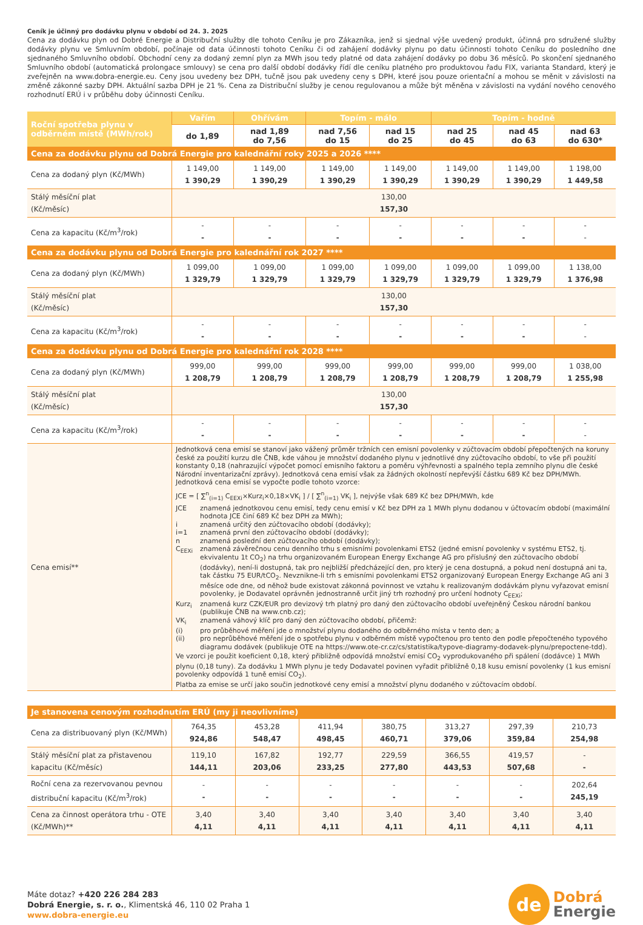Ceník je účinný pro dodávku plynu v období od 24. 3. 2025
Cena za dodávku plyn od Dobré Energie a Distribuční služby dle tohoto Ceníku je pro Zákazníka, jenž si sjednal výše uvedený produkt, účinná pro sdružené služby dodávky plynu ve Smluvním období, počínaje od data účinnosti tohoto Ceníku či od zahájení dodávky plynu po datu účinnosti tohoto Ceníku do posledního dne sjednaného Smluvního období. Obchodní ceny za dodaný zemní plyn za MWh jsou tedy platné od data zahájení dodávky po dobu 36 měsíců. Po skončení sjednaného Smluvního období (automatická prolongace smlouvy) se cena pro další období dodávky řídí dle ceníku platného pro produktovou řadu FIX, varianta Standard, který je zveřejněn na www.dobra-energie.eu. Ceny jsou uvedeny bez DPH, tučně jsou pak uvedeny ceny s DPH, které jsou pouze orientační a mohou se měnit v závislosti na změně zákonné sazby DPH. Aktuální sazba DPH je 21 %. Cena za Distribuční služby je cenou regulovanou a může být měněna v závislosti na vydání nového cenového rozhodnutí ERÚ i v průběhu doby účinnosti Ceníku.
| Roční spotřeba plynu v odběrném místě (MWh/rok) | Vařím | Ohřívám | Topím - málo | | Topím - hodně | | |
| --- | --- | --- | --- | --- | --- | --- | --- |
| | do 1,89 | nad 1,89 do 7,56 | nad 7,56 do 15 | nad 15 do 25 | nad 25 do 45 | nad 45 do 63 | nad 63 do 630* |
| Cena za dodávku plynu od Dobrá Energie pro kalednářní roky 2025 a 2026 **** | | | | | | | |
| Cena za dodaný plyn (Kč/MWh) | 1 149,00 1 390,29 | 1 149,00 1 390,29 | 1 149,00 1 390,29 | 1 149,00 1 390,29 | 1 149,00 1 390,29 | 1 149,00 1 390,29 | 1 198,00 1 449,58 |
| Stálý měsíční plat (Kč/měsíc) | 130,00 157,30 | | | | | | |
| Cena za kapacitu (Kč/m<sup>3</sup>/rok) | - - | - - | - - | - - | - - | - - | - - |
| Cena za dodávku plynu od Dobrá Energie pro kalednářní rok 2027 **** | | | | | | | |
| Cena za dodaný plyn (Kč/MWh) | 1 099,00 1 329,79 | 1 099,00 1 329,79 | 1 099,00 1 329,79 | 1 099,00 1 329,79 | 1 099,00 1 329,79 | 1 099,00 1 329,79 | 1 138,00 1 376,98 |
| Stálý měsíční plat (Kč/měsíc) | 130,00 157,30 | | | | | | |
| Cena za kapacitu (Kč/m<sup>3</sup>/rok) | - - | - - | - - | - - | - - | - - | - - |
| Cena za dodávku plynu od Dobrá Energie pro kalednářní rok 2028 **** | | | | | | | |
| Cena za dodaný plyn (Kč/MWh) | 999,00 1 208,79 | 999,00 1 208,79 | 999,00 1 208,79 | 999,00 1 208,79 | 999,00 1 208,79 | 999,00 1 208,79 | 1 038,00 1 255,98 |
| Stálý měsíční plat (Kč/měsíc) | 130,00 157,30 | | | | | | |
| Cena za kapacitu (Kč/m<sup>3</sup>/rok) | - - | - - | - - | - - | - - | - - | - - |
| Cena emisí** | Jednotková cena emisí se stanoví jako vážený průměr tržních cen emisní povolenky v zúčtovacím období přepočtených na koruny české za použití kurzu dle ČNB, kde váhou je množství dodaného plynu v jednotlivé dny zúčtovacího období, to vše při použití konstanty 0,18 (nahrazující výpočet pomocí emisního faktoru a poměru výhřevnosti a spalného tepla zemního plynu dle české Národní inventarizační zprávy). Jednotková cena emisí však za žádných okolností nepřevýší částku 689 Kč bez DPH/MWh. Jednotková cena emisí se vypočte podle tohoto vzorce: JCE = [ ∑<sup>n</sup><sub>(i=1)</sub> C<sub>EEXi</sub>×Kurz<sub>i</sub>×0,18×VK<sub>i</sub> ] / [ ∑<sup>n</sup><sub>(i=1)</sub> VK<sub>i</sub> ], nejvýše však 689 Kč bez DPH/MWh, kde / JCE / znamená jednotkovou cenu emisí, tedy cenu emisí v Kč bez DPH za 1 MWh plynu dodanou v účtovacím období (maximální hodnota JCE činí 689 Kč bez DPH za MWh); / / i / znamená určitý den zúčtovacího období (dodávky); / / i=1 / znamená první den zúčtovacího období (dodávky); / / n / znamená poslední den zúčtovacího období (dodávky); / / C<sub>EEXi</sub> / znamená závěrečnou cenu denního trhu s emisními povolenkami ETS2 (jedné emisní povolenky v systému ETS2, tj. ekvivalentu 1t CO<sub>2</sub>) na trhu organizovaném European Energy Exchange AG pro příslušný den zúčtovacího období (dodávky), není-li dostupná, tak pro nejbližší předcházející den, pro který je cena dostupná, a pokud není dostupná ani ta, tak částku 75 EUR/tCO<sub>2</sub>. Nevznikne-li trh s emisními povolenkami ETS2 organizovaný European Energy Exchange AG ani 3 měsíce ode dne, od něhož bude existovat zákonná povinnost ve vztahu k realizovaným dodávkám plynu vyřazovat emisní povolenky, je Dodavatel oprávněn jednostranně určit jiný trh rozhodný pro určení hodnoty C<sub>EEXi</sub>; / / Kurz<sub>i</sub> / znamená kurz CZK/EUR pro devizový trh platný pro daný den zúčtovacího období uveřejněný Českou národní bankou (publikuje ČNB na www.cnb.cz); / / VK<sub>i</sub> / znamená váhový klíč pro daný den zúčtovacího období, přičemž: / / (i) / pro průběhové měření jde o množství plynu dodaného do odběrného místa v tento den; a / / (ii) / pro neprůběhové měření jde o spotřebu plynu v odběrném místě vypočtenou pro tento den podle přepočteného typového diagramu dodávek (publikuje OTE na https://www.ote-cr.cz/cs/statistika/typove-diagramy-dodavek-plynu/prepoctene-tdd). / Ve vzorci je použit koeficient 0,18, který přibližně odpovídá množství emisí CO<sub>2</sub> vyprodukovaného při spálení (dodávce) 1 MWh plynu (0,18 tuny). Za dodávku 1 MWh plynu je tedy Dodavatel povinen vyřadit přibližně 0,18 kusu emisní povolenky (1 kus emisní povolenky odpovídá 1 tuně emisí CO<sub>2</sub>). Platba za emise se určí jako součin jednotkové ceny emisí a množství plynu dodaného v zúčtovacím období. | | | | | | |
| Je stanovena cenovým rozhodnutím ERÚ (my ji neovlivníme) | | | | | | | |
| Cena za distribuovaný plyn (Kč/MWh) | 764,35 924,86 | 453,28 548,47 | 411,94 498,45 | 380,75 460,71 | 313,27 379,06 | 297,39 359,84 | 210,73 254,98 |
| Stálý měsíční plat za přistavenou kapacitu (Kč/měsíc) | 119,10 144,11 | 167,82 203,06 | 192,77 233,25 | 229,59 277,80 | 366,55 443,53 | 419,57 507,68 | - - |
| Roční cena za rezervovanou pevnou distribuční kapacitu (Kč/m<sup>3</sup>/rok) | - - | - - | - - | - - | - - | - - | 202,64 245,19 |
| Cena za činnost operátora trhu - OTE (Kč/MWh)** | 3,40 4,11 | 3,40 4,11 | 3,40 4,11 | 3,40 4,11 | 3,40 4,11 | 3,40 4,11 | 3,40 4,11 |
Máte dotaz? +420 226 284 283
Dobrá Energie, s. r. o., Klimentská 46, 110 02 Praha 1
www.dobra-energie.eu
de
Dobrá
Energie